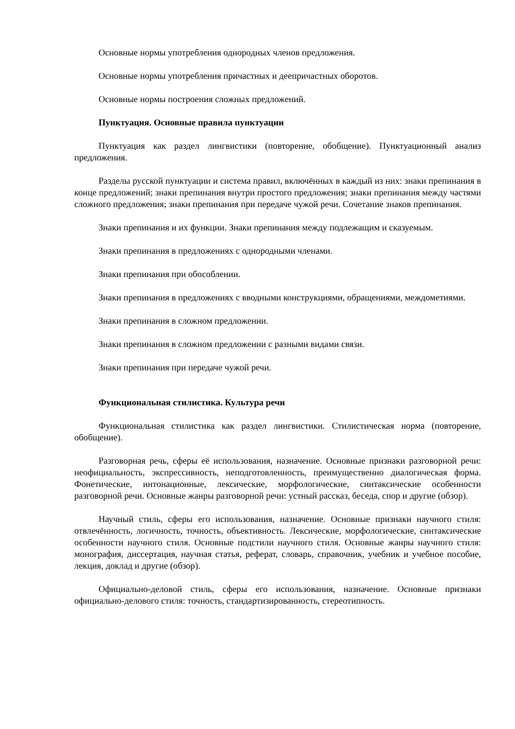Основные нормы употребления однородных членов предложения.
Основные нормы употребления причастных и деепричастных оборотов.
Основные нормы построения сложных предложений.
Пунктуация. Основные правила пунктуации
Пунктуация как раздел лингвистики (повторение, обобщение). Пунктуационный анализ предложения.
Разделы русской пунктуации и система правил, включённых в каждый из них: знаки препинания в конце предложений; знаки препинания внутри простого предложения; знаки препинания между частями сложного предложения; знаки препинания при передаче чужой речи. Сочетание знаков препинания.
Знаки препинания и их функции. Знаки препинания между подлежащим и сказуемым.
Знаки препинания в предложениях с однородными членами.
Знаки препинания при обособлении.
Знаки препинания в предложениях с вводными конструкциями, обращениями, междометиями.
Знаки препинания в сложном предложении.
Знаки препинания в сложном предложении с разными видами связи.
Знаки препинания при передаче чужой речи.
Функциональная стилистика. Культура речи
Функциональная стилистика как раздел лингвистики. Стилистическая норма (повторение, обобщение).
Разговорная речь, сферы её использования, назначение. Основные признаки разговорной речи: неофициальность, экспрессивность, неподготовленность, преимущественно диалогическая форма. Фонетические, интонационные, лексические, морфологические, синтаксические особенности разговорной речи. Основные жанры разговорной речи: устный рассказ, беседа, спор и другие (обзор).
Научный стиль, сферы его использования, назначение. Основные признаки научного стиля: отвлечённость, логичность, точность, объективность. Лексические, морфологические, синтаксические особенности научного стиля. Основные подстили научного стиля. Основные жанры научного стиля: монография, диссертация, научная статья, реферат, словарь, справочник, учебник и учебное пособие, лекция, доклад и другие (обзор).
Официально-деловой стиль, сферы его использования, назначение. Основные признаки официально-делового стиля: точность, стандартизированность, стереотипность.